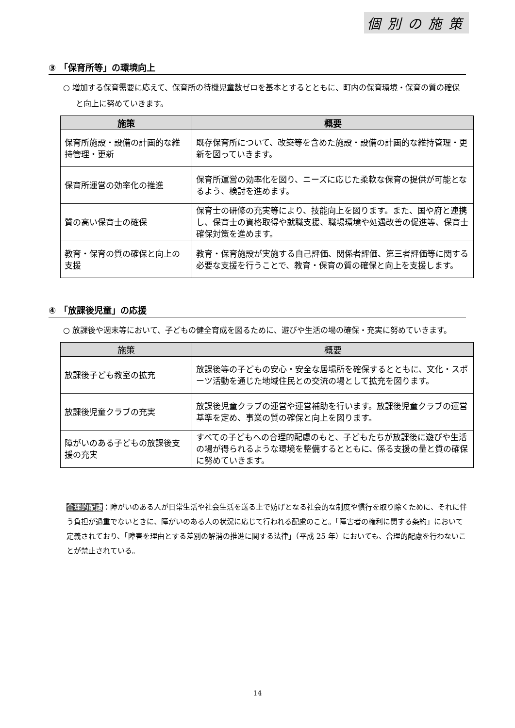個別の施策
③ 「保育所等」の環境向上
○ 増加する保育需要に応えて、保育所の待機児童数ゼロを基本とするとともに、町内の保育環境・保育の質の確保と向上に努めていきます。
| 施策 | 概要 |
| --- | --- |
| 保育所施設・設備の計画的な維持管理・更新 | 既存保育所について、改築等を含めた施設・設備の計画的な維持管理・更新を図っていきます。 |
| 保育所運営の効率化の推進 | 保育所運営の効率化を図り、ニーズに応じた柔軟な保育の提供が可能となるよう、検討を進めます。 |
| 質の高い保育士の確保 | 保育士の研修の充実等により、技能向上を図ります。また、国や府と連携し、保育士の資格取得や就職支援、職場環境や処遇改善の促進等、保育士確保対策を進めます。 |
| 教育・保育の質の確保と向上の支援 | 教育・保育施設が実施する自己評価、関係者評価、第三者評価等に関する必要な支援を行うことで、教育・保育の質の確保と向上を支援します。 |
④ 「放課後児童」の応援
○ 放課後や週末等において、子どもの健全育成を図るために、遊びや生活の場の確保・充実に努めていきます。
| 施策 | 概要 |
| --- | --- |
| 放課後子ども教室の拡充 | 放課後等の子どもの安心・安全な居場所を確保するとともに、文化・スポーツ活動を通じた地域住民との交流の場として拡充を図ります。 |
| 放課後児童クラブの充実 | 放課後児童クラブの運営や運営補助を行います。放課後児童クラブの運営基準を定め、事業の質の確保と向上を図ります。 |
| 障がいのある子どもの放課後支援の充実 | すべての子どもへの合理的配慮のもと、子どもたちが放課後に遊びや生活の場が得られるような環境を整備するとともに、係る支援の量と質の確保に努めていきます。 |
合理的配慮：障がいのある人が日常生活や社会生活を送る上で妨げとなる社会的な制度や慣行を取り除くために、それに伴う負担が過重でないときに、障がいのある人の状況に応じて行われる配慮のこと。「障害者の権利に関する条約」において定義されており、「障害を理由とする差別の解消の推進に関する法律」（平成 25 年）においても、合理的配慮を行わないことが禁止されている。
14